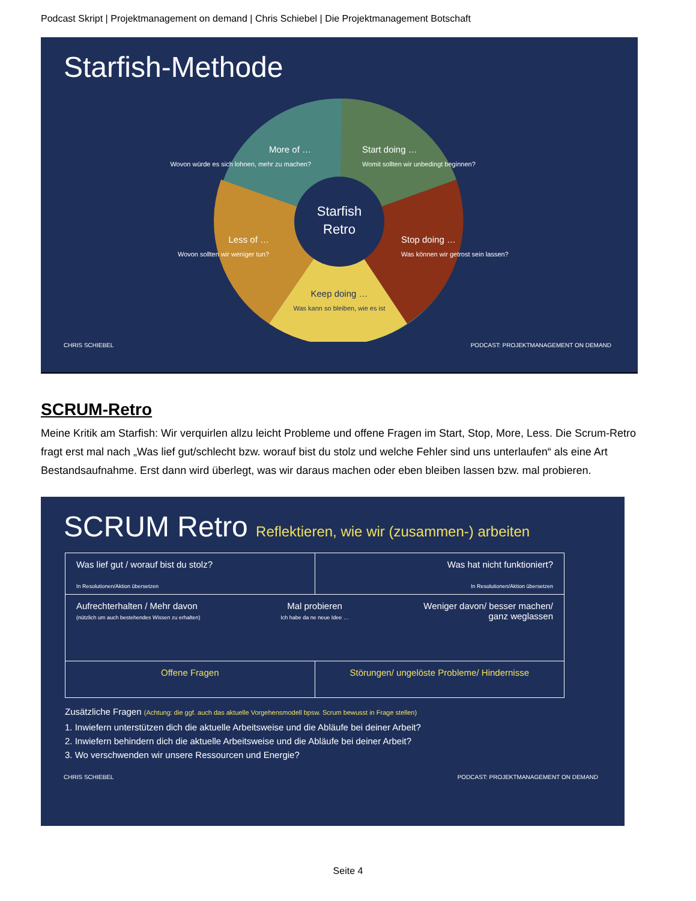Podcast Skript | Projektmanagement on demand | Chris Schiebel | Die Projektmanagement Botschaft
Starfish-Methode
Starfish
Retro
More of …
Wovon würde es sich lohnen, mehr zu machen?
Start doing …
Womit sollten wir unbedingt beginnen?
Less of …
Wovon sollten wir weniger tun?
Stop doing …
Was können wir getrost sein lassen?
Keep doing …
Was kann so bleiben, wie es ist
CHRIS SCHIEBEL PODCAST: PROJEKTMANAGEMENT ON DEMAND
SCRUM-Retro
Meine Kritik am Starfish: Wir verquirlen allzu leicht Probleme und offene Fragen im Start, Stop, More, Less. Die Scrum-Retro fragt erst mal nach „Was lief gut/schlecht bzw. worauf bist du stolz und welche Fehler sind uns unterlaufen“ als eine Art Bestandsaufnahme. Erst dann wird überlegt, was wir daraus machen oder eben bleiben lassen bzw. mal probieren.
SCRUM Retro Reflektieren, wie wir (zusammen-) arbeiten
Was lief gut / worauf bist du stolz?
In Resolutionen/Aktion übersetzen
Was hat nicht funktioniert?
In Resolutionen/Aktion übersetzen
Aufrechterhalten / Mehr davon
(nützlich um auch bestehendes Wissen zu erhalten)
Mal probieren
Ich habe da ne neue Idee …
Weniger davon/ besser machen/
ganz weglassen
Offene Fragen Störungen/ ungelöste Probleme/ Hindernisse
Zusätzliche Fragen (Achtung: die ggf. auch das aktuelle Vorgehensmodell bpsw. Scrum bewusst in Frage stellen)
1. Inwiefern unterstützen dich die aktuelle Arbeitsweise und die Abläufe bei deiner Arbeit?
2. Inwiefern behindern dich die aktuelle Arbeitsweise und die Abläufe bei deiner Arbeit?
3. Wo verschwenden wir unsere Ressourcen und Energie?
CHRIS SCHIEBEL PODCAST: PROJEKTMANAGEMENT ON DEMAND
Seite 4